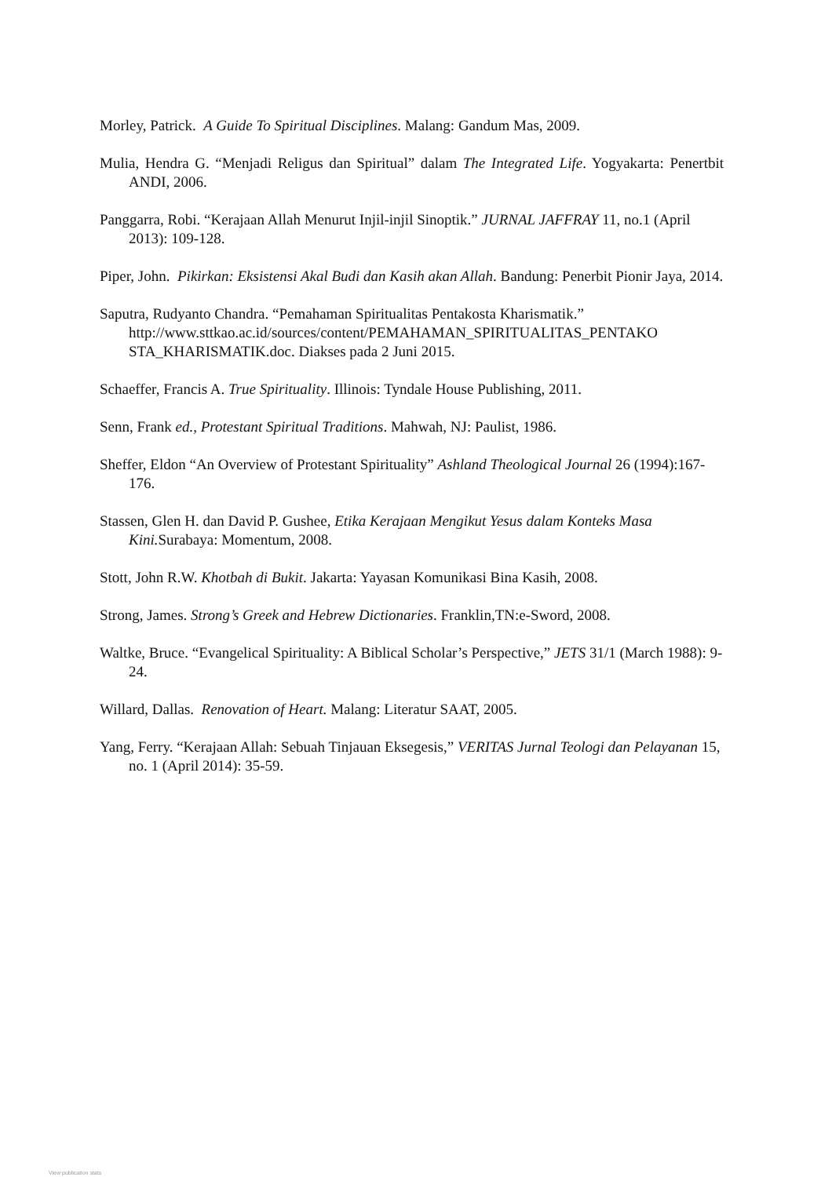Morley, Patrick. A Guide To Spiritual Disciplines. Malang: Gandum Mas, 2009.
Mulia, Hendra G. “Menjadi Religus dan Spiritual” dalam The Integrated Life. Yogyakarta: Penertbit ANDI, 2006.
Panggarra, Robi. “Kerajaan Allah Menurut Injil-injil Sinoptik.” JURNAL JAFFRAY 11, no.1 (April 2013): 109-128.
Piper, John. Pikirkan: Eksistensi Akal Budi dan Kasih akan Allah. Bandung: Penerbit Pionir Jaya, 2014.
Saputra, Rudyanto Chandra. “Pemahaman Spiritualitas Pentakosta Kharismatik.” http://www.sttkao.ac.id/sources/content/PEMAHAMAN_SPIRITUALITAS_PENTAKO STA_KHARISMATIK.doc. Diakses pada 2 Juni 2015.
Schaeffer, Francis A. True Spirituality. Illinois: Tyndale House Publishing, 2011.
Senn, Frank ed., Protestant Spiritual Traditions. Mahwah, NJ: Paulist, 1986.
Sheffer, Eldon “An Overview of Protestant Spirituality” Ashland Theological Journal 26 (1994):167-176.
Stassen, Glen H. dan David P. Gushee, Etika Kerajaan Mengikut Yesus dalam Konteks Masa Kini. Surabaya: Momentum, 2008.
Stott, John R.W. Khotbah di Bukit. Jakarta: Yayasan Komunikasi Bina Kasih, 2008.
Strong, James. Strong’s Greek and Hebrew Dictionaries. Franklin,TN:e-Sword, 2008.
Waltke, Bruce. “Evangelical Spirituality: A Biblical Scholar’s Perspective,” JETS 31/1 (March 1988): 9-24.
Willard, Dallas. Renovation of Heart. Malang: Literatur SAAT, 2005.
Yang, Ferry. “Kerajaan Allah: Sebuah Tinjauan Eksegesis,” VERITAS Jurnal Teologi dan Pelayanan 15, no. 1 (April 2014): 35-59.
View publication stats